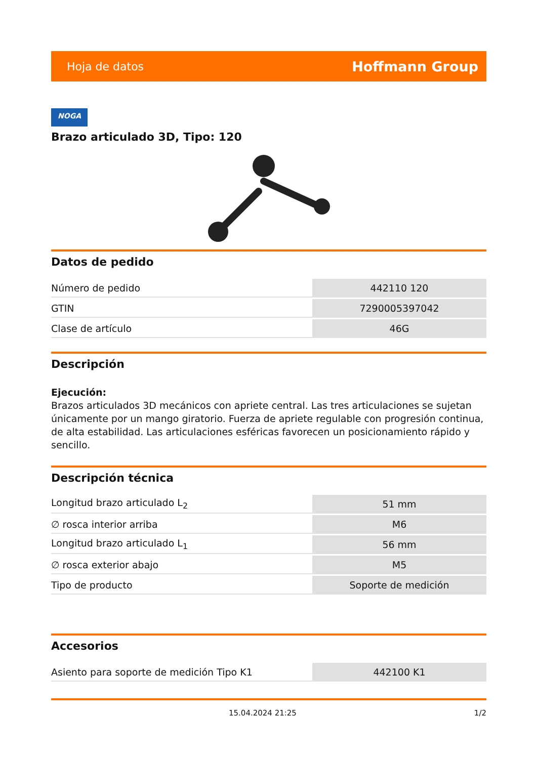Hoja de datos Hoffmann Group
NOGA
Brazo articulado 3D, Tipo: 120
Datos de pedido
| Número de pedido | 442110 120 |
| GTIN | 7290005397042 |
| Clase de artículo | 46G |
Descripción
Ejecución:
Brazos articulados 3D mecánicos con apriete central. Las tres articulaciones se sujetan únicamente por un mango giratorio. Fuerza de apriete regulable con progresión continua, de alta estabilidad. Las articulaciones esféricas favorecen un posicionamiento rápido y sencillo.
Descripción técnica
| Longitud brazo articulado L<sub>2</sub> | 51 mm |
| ∅ rosca interior arriba | M6 |
| Longitud brazo articulado L<sub>1</sub> | 56 mm |
| ∅ rosca exterior abajo | M5 |
| Tipo de producto | Soporte de medición |
Accesorios
| Asiento para soporte de medición Tipo K1 | 442100 K1 |
15.04.2024 21:25 1/2